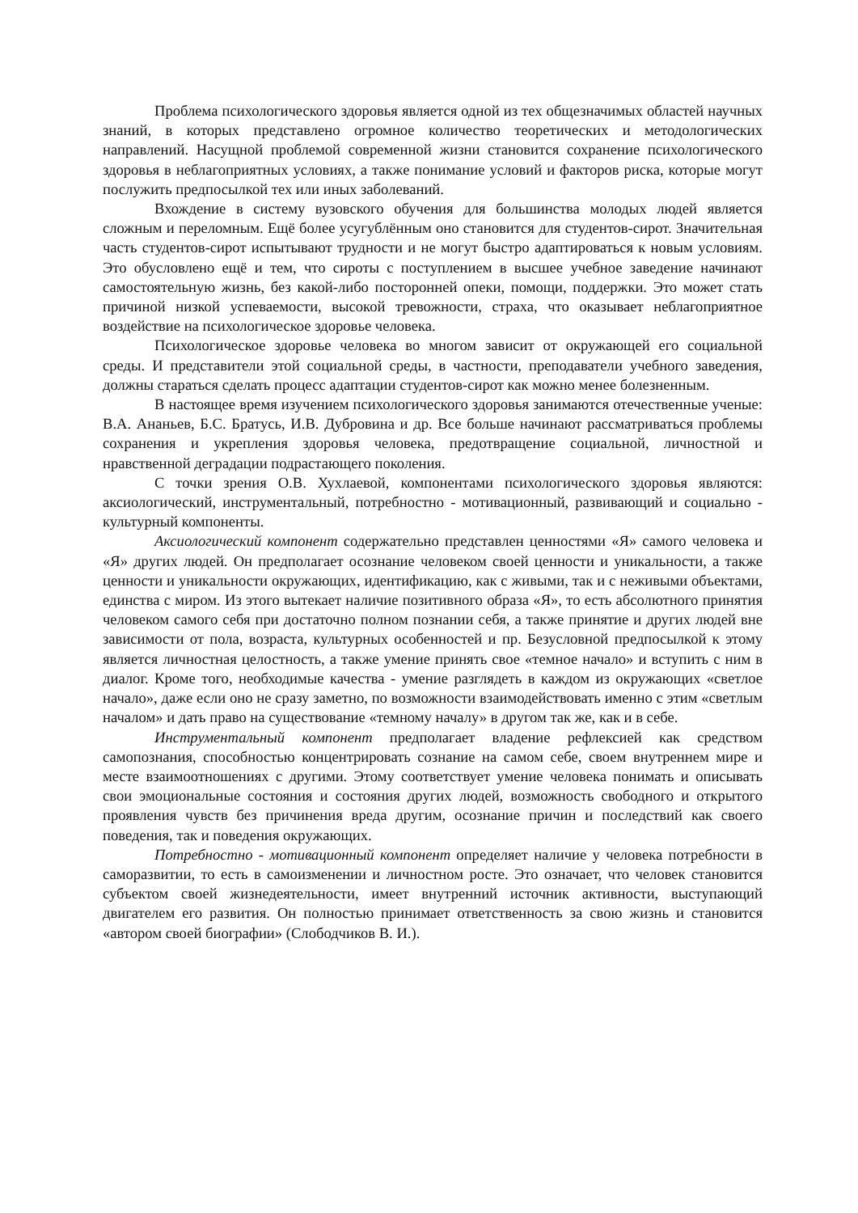Проблема психологического здоровья является одной из тех общезначимых областей научных знаний, в которых представлено огромное количество теоретических и методологических направлений. Насущной проблемой современной жизни становится сохранение психологического здоровья в неблагоприятных условиях, а также понимание условий и факторов риска, которые могут послужить предпосылкой тех или иных заболеваний.
Вхождение в систему вузовского обучения для большинства молодых людей является сложным и переломным. Ещё более усугублённым оно становится для студентов-сирот. Значительная часть студентов-сирот испытывают трудности и не могут быстро адаптироваться к новым условиям. Это обусловлено ещё и тем, что сироты с поступлением в высшее учебное заведение начинают самостоятельную жизнь, без какой-либо посторонней опеки, помощи, поддержки. Это может стать причиной низкой успеваемости, высокой тревожности, страха, что оказывает неблагоприятное воздействие на психологическое здоровье человека.
Психологическое здоровье человека во многом зависит от окружающей его социальной среды. И представители этой социальной среды, в частности, преподаватели учебного заведения, должны стараться сделать процесс адаптации студентов-сирот как можно менее болезненным.
В настоящее время изучением психологического здоровья занимаются отечественные ученые: В.А. Ананьев, Б.С. Братусь, И.В. Дубровина и др. Все больше начинают рассматриваться проблемы сохранения и укрепления здоровья человека, предотвращение социальной, личностной и нравственной деградации подрастающего поколения.
С точки зрения О.В. Хухлаевой, компонентами психологического здоровья являются: аксиологический, инструментальный, потребностно - мотивационный, развивающий и социально - культурный компоненты.
Аксиологический компонент содержательно представлен ценностями «Я» самого человека и «Я» других людей. Он предполагает осознание человеком своей ценности и уникальности, а также ценности и уникальности окружающих, идентификацию, как с живыми, так и с неживыми объектами, единства с миром. Из этого вытекает наличие позитивного образа «Я», то есть абсолютного принятия человеком самого себя при достаточно полном познании себя, а также принятие и других людей вне зависимости от пола, возраста, культурных особенностей и пр. Безусловной предпосылкой к этому является личностная целостность, а также умение принять свое «темное начало» и вступить с ним в диалог. Кроме того, необходимые качества - умение разглядеть в каждом из окружающих «светлое начало», даже если оно не сразу заметно, по возможности взаимодействовать именно с этим «светлым началом» и дать право на существование «темному началу» в другом так же, как и в себе.
Инструментальный компонент предполагает владение рефлексией как средством самопознания, способностью концентрировать сознание на самом себе, своем внутреннем мире и месте взаимоотношениях с другими. Этому соответствует умение человека понимать и описывать свои эмоциональные состояния и состояния других людей, возможность свободного и открытого проявления чувств без причинения вреда другим, осознание причин и последствий как своего поведения, так и поведения окружающих.
Потребностно - мотивационный компонент определяет наличие у человека потребности в саморазвитии, то есть в самоизменении и личностном росте. Это означает, что человек становится субъектом своей жизнедеятельности, имеет внутренний источник активности, выступающий двигателем его развития. Он полностью принимает ответственность за свою жизнь и становится «автором своей биографии» (Слободчиков В. И.).